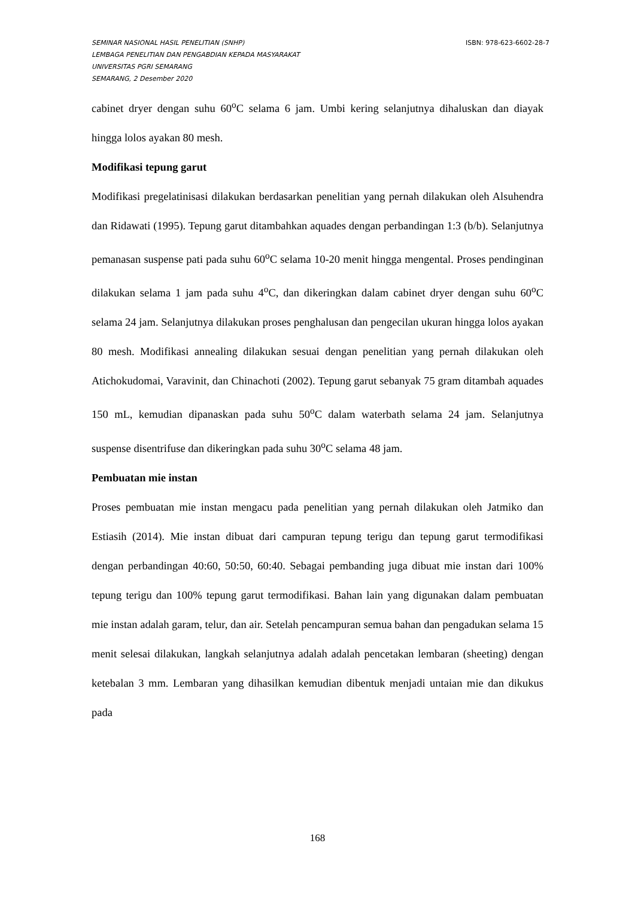SEMINAR NASIONAL HASIL PENELITIAN (SNHP) ISBN: 978-623-6602-28-7
LEMBAGA PENELITIAN DAN PENGABDIAN KEPADA MASYARAKAT
UNIVERSITAS PGRI SEMARANG
SEMARANG, 2 Desember 2020
cabinet dryer dengan suhu 60<sup>o</sup>C selama 6 jam. Umbi kering selanjutnya dihaluskan dan diayak hingga lolos ayakan 80 mesh.
Modifikasi tepung garut
Modifikasi pregelatinisasi dilakukan berdasarkan penelitian yang pernah dilakukan oleh Alsuhendra dan Ridawati (1995). Tepung garut ditambahkan aquades dengan perbandingan 1:3 (b/b). Selanjutnya pemanasan suspense pati pada suhu 60<sup>o</sup>C selama 10-20 menit hingga mengental. Proses pendinginan dilakukan selama 1 jam pada suhu 4<sup>o</sup>C, dan dikeringkan dalam cabinet dryer dengan suhu 60<sup>o</sup>C selama 24 jam. Selanjutnya dilakukan proses penghalusan dan pengecilan ukuran hingga lolos ayakan 80 mesh. Modifikasi annealing dilakukan sesuai dengan penelitian yang pernah dilakukan oleh Atichokudomai, Varavinit, dan Chinachoti (2002). Tepung garut sebanyak 75 gram ditambah aquades 150 mL, kemudian dipanaskan pada suhu 50<sup>o</sup>C dalam waterbath selama 24 jam. Selanjutnya suspense disentrifuse dan dikeringkan pada suhu 30<sup>o</sup>C selama 48 jam.
Pembuatan mie instan
Proses pembuatan mie instan mengacu pada penelitian yang pernah dilakukan oleh Jatmiko dan Estiasih (2014). Mie instan dibuat dari campuran tepung terigu dan tepung garut termodifikasi dengan perbandingan 40:60, 50:50, 60:40. Sebagai pembanding juga dibuat mie instan dari 100% tepung terigu dan 100% tepung garut termodifikasi. Bahan lain yang digunakan dalam pembuatan mie instan adalah garam, telur, dan air. Setelah pencampuran semua bahan dan pengadukan selama 15 menit selesai dilakukan, langkah selanjutnya adalah adalah pencetakan lembaran (sheeting) dengan ketebalan 3 mm. Lembaran yang dihasilkan kemudian dibentuk menjadi untaian mie dan dikukus pada
168